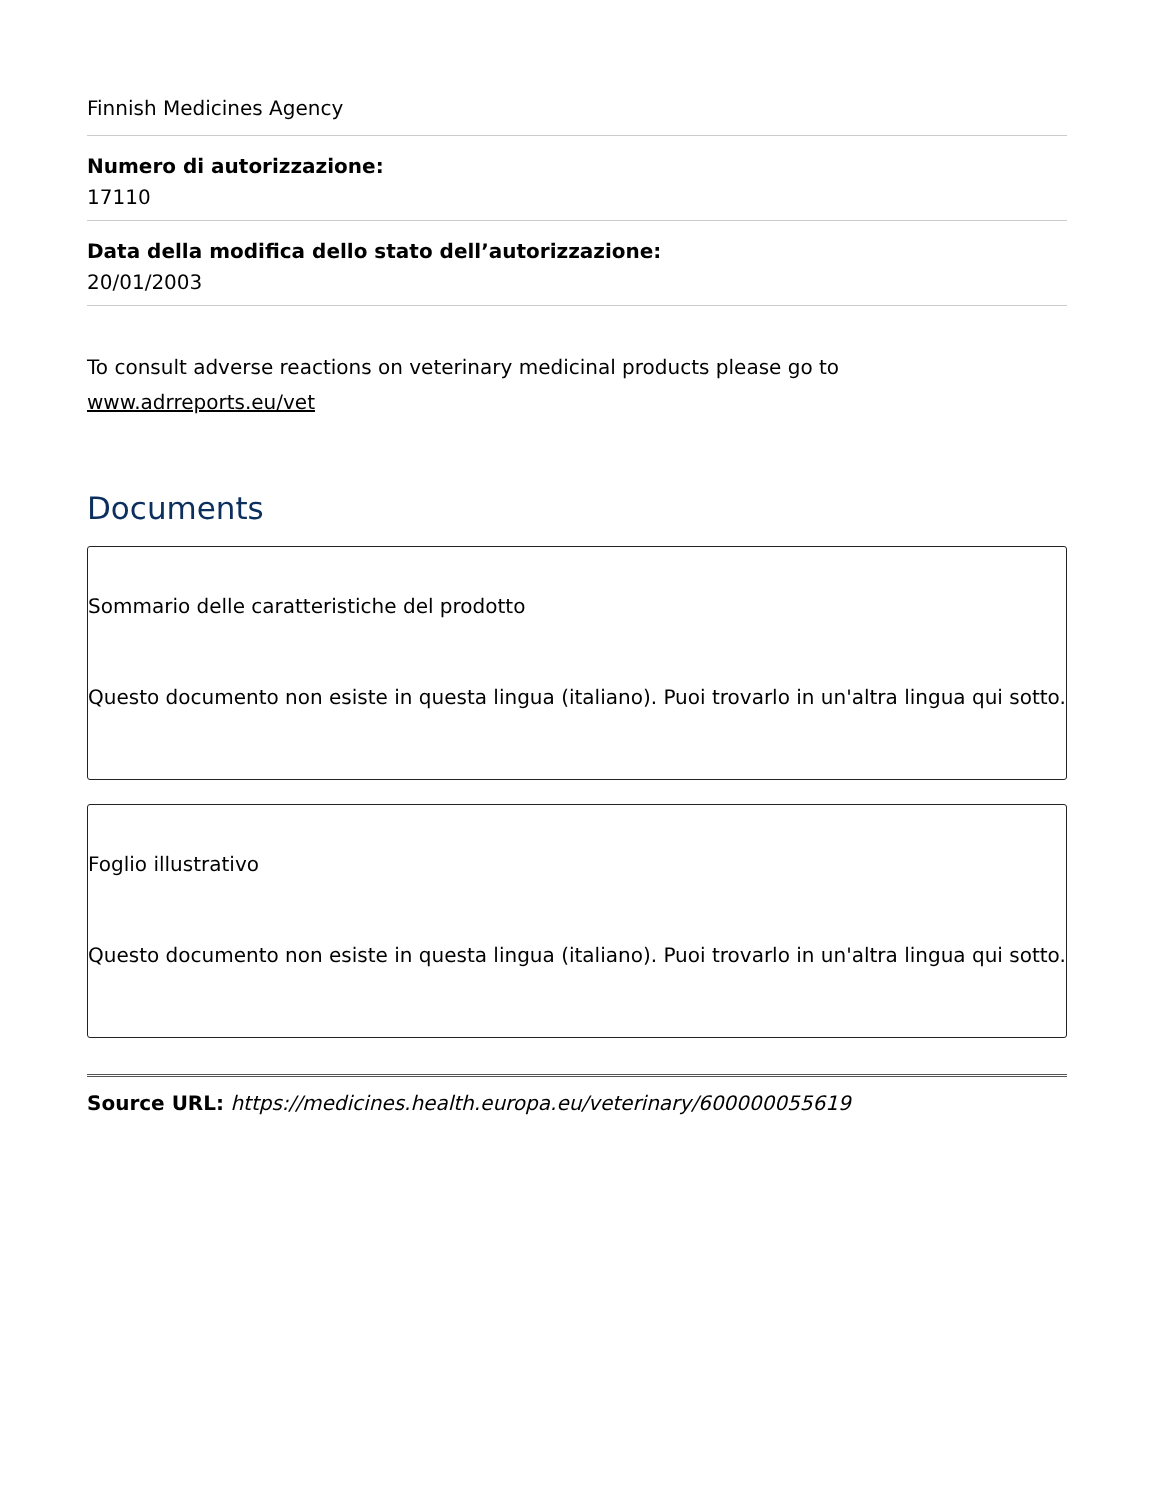Finnish Medicines Agency
Numero di autorizzazione:
17110
Data della modifica dello stato dell’autorizzazione:
20/01/2003
To consult adverse reactions on veterinary medicinal products please go to www.adrreports.eu/vet
Documents
Sommario delle caratteristiche del prodotto
Questo documento non esiste in questa lingua (italiano). Puoi trovarlo in un'altra lingua qui sotto.
Foglio illustrativo
Questo documento non esiste in questa lingua (italiano). Puoi trovarlo in un'altra lingua qui sotto.
Source URL: https://medicines.health.europa.eu/veterinary/600000055619